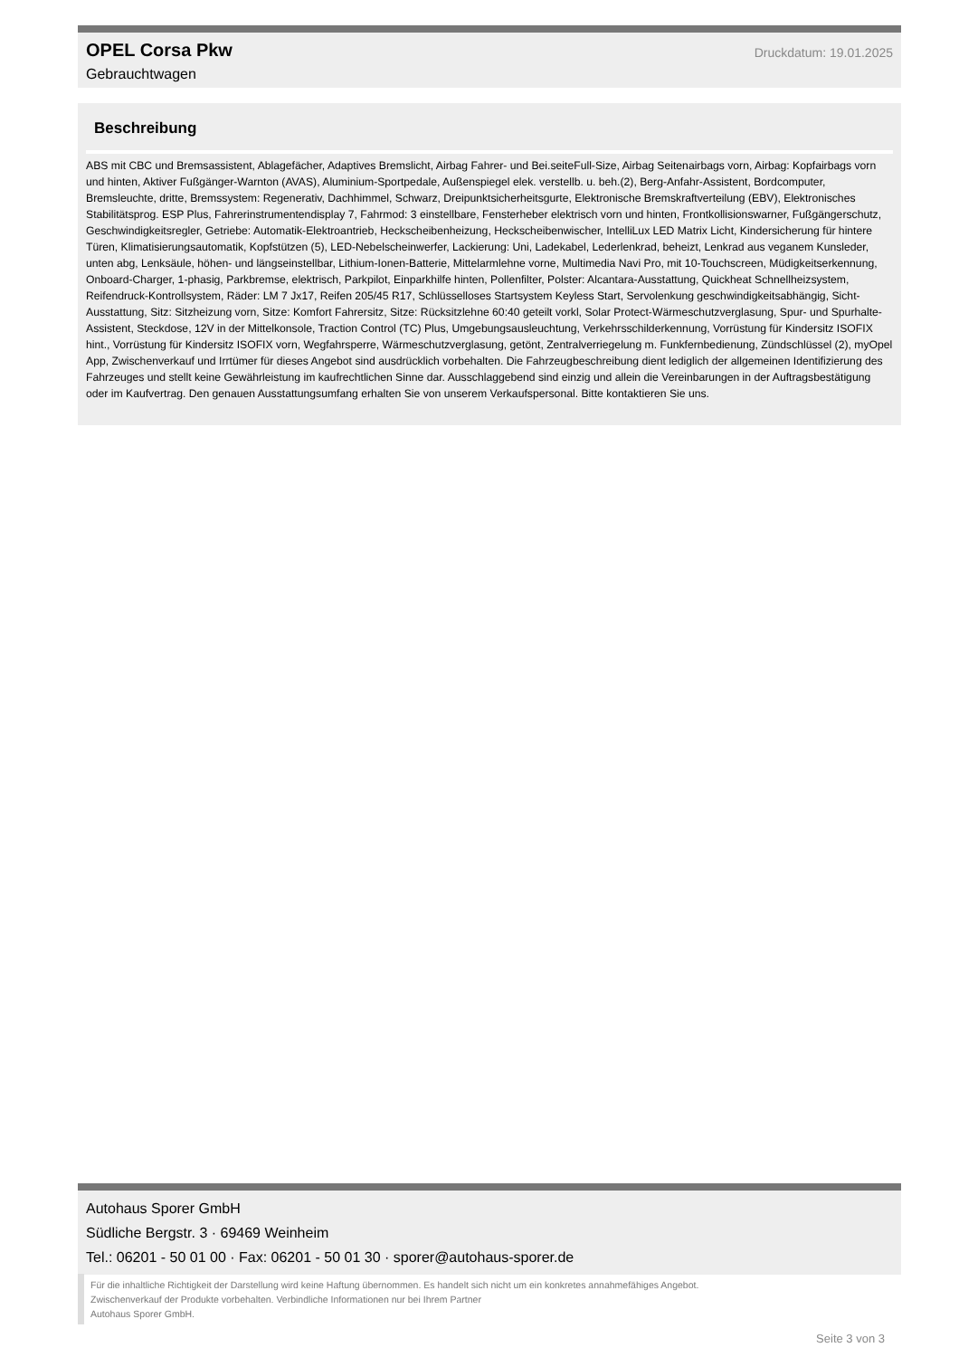OPEL Corsa Pkw
Gebrauchtwagen
Druckdatum: 19.01.2025
Beschreibung
ABS mit CBC und Bremsassistent, Ablagefächer, Adaptives Bremslicht, Airbag Fahrer- und Bei.seiteFull-Size, Airbag Seitenairbags vorn, Airbag: Kopfairbags vorn und hinten, Aktiver Fußgänger-Warnton (AVAS), Aluminium-Sportpedale, Außenspiegel elek. verstellb. u. beh.(2), Berg-Anfahr-Assistent, Bordcomputer, Bremsleuchte, dritte, Bremssystem: Regenerativ, Dachhimmel, Schwarz, Dreipunktsicherheitsgurte, Elektronische Bremskraftverteilung (EBV), Elektronisches Stabilitätsprog. ESP Plus, Fahrerinstrumentendisplay 7, Fahrmod: 3 einstellbare, Fensterheber elektrisch vorn und hinten, Frontkollisionswarner, Fußgängerschutz, Geschwindigkeitsregler, Getriebe: Automatik-Elektroantrieb, Heckscheibenheizung, Heckscheibenwischer, IntelliLux LED Matrix Licht, Kindersicherung für hintere Türen, Klimatisierungsautomatik, Kopfstützen (5), LED-Nebelscheinwerfer, Lackierung: Uni, Ladekabel, Lederlenkrad, beheizt, Lenkrad aus veganem Kunsleder, unten abg, Lenksäule, höhen- und längseinstellbar, Lithium-Ionen-Batterie, Mittelarmlehne vorne, Multimedia Navi Pro, mit 10-Touchscreen, Müdigkeitserkennung, Onboard-Charger, 1-phasig, Parkbremse, elektrisch, Parkpilot, Einparkhilfe hinten, Pollenfilter, Polster: Alcantara-Ausstattung, Quickheat Schnellheizsystem, Reifendruck-Kontrollsystem, Räder: LM 7 Jx17, Reifen 205/45 R17, Schlüsselloses Startsystem Keyless Start, Servolenkung geschwindigkeitsabhängig, Sicht-Ausstattung, Sitz: Sitzheizung vorn, Sitze: Komfort Fahrersitz, Sitze: Rücksitzlehne 60:40 geteilt vorkl, Solar Protect-Wärmeschutzverglasung, Spur- und Spurhalte-Assistent, Steckdose, 12V in der Mittelkonsole, Traction Control (TC) Plus, Umgebungsausleuchtung, Verkehrsschilderkennung, Vorrüstung für Kindersitz ISOFIX hint., Vorrüstung für Kindersitz ISOFIX vorn, Wegfahrsperre, Wärmeschutzverglasung, getönt, Zentralverriegelung m. Funkfernbedienung, Zündschlüssel (2), myOpel App, Zwischenverkauf und Irrtümer für dieses Angebot sind ausdrücklich vorbehalten. Die Fahrzeugbeschreibung dient lediglich der allgemeinen Identifizierung des Fahrzeuges und stellt keine Gewährleistung im kaufrechtlichen Sinne dar. Ausschlaggebend sind einzig und allein die Vereinbarungen in der Auftragsbestätigung oder im Kaufvertrag. Den genauen Ausstattungsumfang erhalten Sie von unserem Verkaufspersonal. Bitte kontaktieren Sie uns.
Autohaus Sporer GmbH
Südliche Bergstr. 3 · 69469 Weinheim
Tel.: 06201 - 50 01 00 · Fax: 06201 - 50 01 30 · sporer@autohaus-sporer.de
Für die inhaltliche Richtigkeit der Darstellung wird keine Haftung übernommen. Es handelt sich nicht um ein konkretes annahmefähiges Angebot.
Zwischenverkauf der Produkte vorbehalten. Verbindliche Informationen nur bei Ihrem Partner
Autohaus Sporer GmbH.
Seite 3 von 3